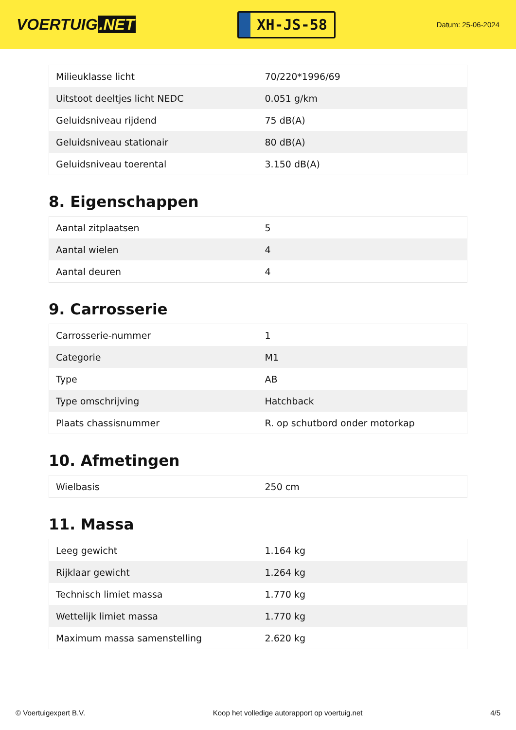VOERTUIG.NET
XH-JS-58
Datum: 25-06-2024
| Milieuklasse licht | 70/220*1996/69 |
| Uitstoot deeltjes licht NEDC | 0.051 g/km |
| Geluidsniveau rijdend | 75 dB(A) |
| Geluidsniveau stationair | 80 dB(A) |
| Geluidsniveau toerental | 3.150 dB(A) |
8. Eigenschappen
| Aantal zitplaatsen | 5 |
| Aantal wielen | 4 |
| Aantal deuren | 4 |
9. Carrosserie
| Carrosserie-nummer | 1 |
| Categorie | M1 |
| Type | AB |
| Type omschrijving | Hatchback |
| Plaats chassisnummer | R. op schutbord onder motorkap |
10. Afmetingen
| Wielbasis | 250 cm |
11. Massa
| Leeg gewicht | 1.164 kg |
| Rijklaar gewicht | 1.264 kg |
| Technisch limiet massa | 1.770 kg |
| Wettelijk limiet massa | 1.770 kg |
| Maximum massa samenstelling | 2.620 kg |
© Voertuigexpert B.V. Koop het volledige autorapport op voertuig.net 4/5